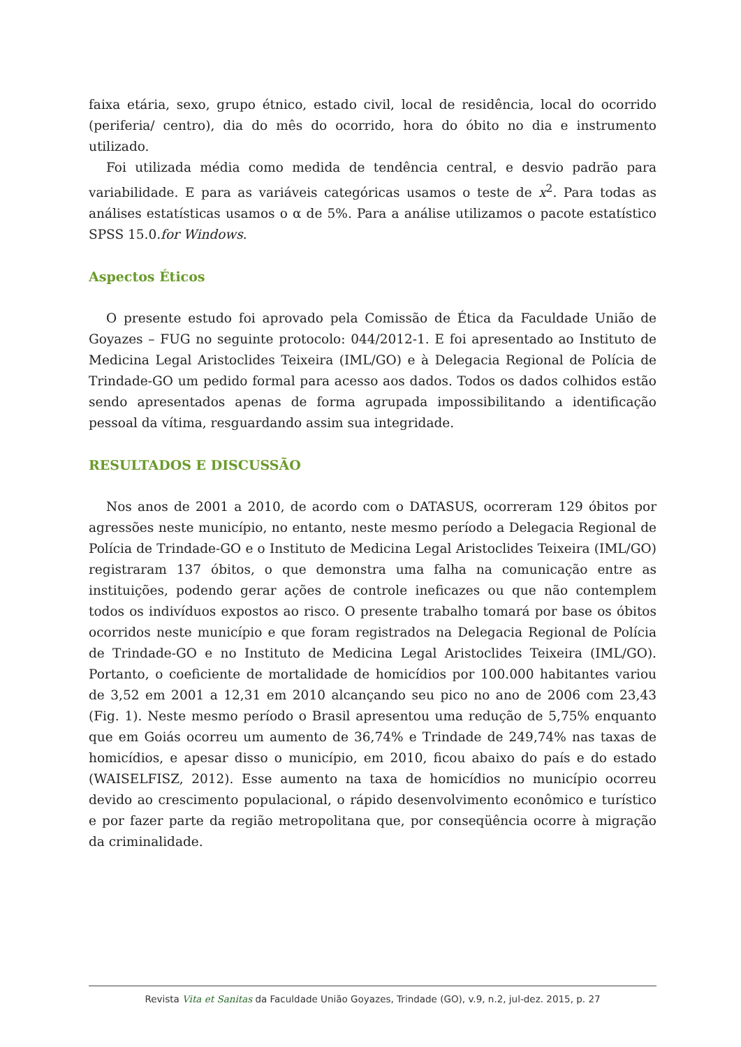faixa etária, sexo, grupo étnico, estado civil, local de residência, local do ocorrido (periferia/ centro), dia do mês do ocorrido, hora do óbito no dia e instrumento utilizado.
Foi utilizada média como medida de tendência central, e desvio padrão para variabilidade. E para as variáveis categóricas usamos o teste de x<sup>2</sup>. Para todas as análises estatísticas usamos o α de 5%. Para a análise utilizamos o pacote estatístico SPSS 15.0.for Windows.
Aspectos Éticos
O presente estudo foi aprovado pela Comissão de Ética da Faculdade União de Goyazes – FUG no seguinte protocolo: 044/2012-1. E foi apresentado ao Instituto de Medicina Legal Aristoclides Teixeira (IML/GO) e à Delegacia Regional de Polícia de Trindade-GO um pedido formal para acesso aos dados. Todos os dados colhidos estão sendo apresentados apenas de forma agrupada impossibilitando a identificação pessoal da vítima, resguardando assim sua integridade.
RESULTADOS E DISCUSSÃO
Nos anos de 2001 a 2010, de acordo com o DATASUS, ocorreram 129 óbitos por agressões neste município, no entanto, neste mesmo período a Delegacia Regional de Polícia de Trindade-GO e o Instituto de Medicina Legal Aristoclides Teixeira (IML/GO) registraram 137 óbitos, o que demonstra uma falha na comunicação entre as instituições, podendo gerar ações de controle ineficazes ou que não contemplem todos os indivíduos expostos ao risco. O presente trabalho tomará por base os óbitos ocorridos neste município e que foram registrados na Delegacia Regional de Polícia de Trindade-GO e no Instituto de Medicina Legal Aristoclides Teixeira (IML/GO). Portanto, o coeficiente de mortalidade de homicídios por 100.000 habitantes variou de 3,52 em 2001 a 12,31 em 2010 alcançando seu pico no ano de 2006 com 23,43 (Fig. 1). Neste mesmo período o Brasil apresentou uma redução de 5,75% enquanto que em Goiás ocorreu um aumento de 36,74% e Trindade de 249,74% nas taxas de homicídios, e apesar disso o município, em 2010, ficou abaixo do país e do estado (WAISELFISZ, 2012). Esse aumento na taxa de homicídios no município ocorreu devido ao crescimento populacional, o rápido desenvolvimento econômico e turístico e por fazer parte da região metropolitana que, por conseqüência ocorre à migração da criminalidade.
Revista Vita et Sanitas da Faculdade União Goyazes, Trindade (GO), v.9, n.2, jul-dez. 2015, p. 27